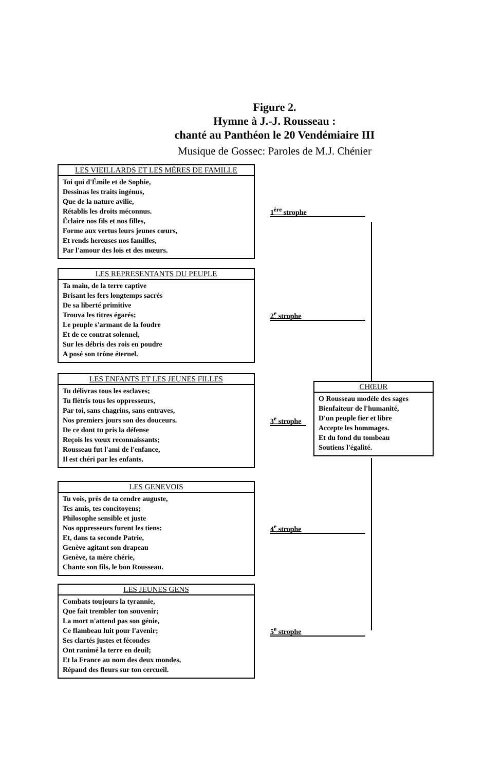Figure 2.
Hymne à J.-J. Rousseau :
chanté au Panthéon le 20 Vendémiaire III
Musique de Gossec: Paroles de M.J. Chénier
LES VIEILLARDS ET LES MÈRES DE FAMILLE
Toi qui d'Émile et de Sophie,
Dessinas les traits ingénus,
Que de la nature avilie,
Rétablis les droits méconnus.
Éclaire nos fils et nos filles,
Forme aux vertus leurs jeunes cœurs,
Et rends hereuses nos familles,
Par l'amour des lois et des mœurs.
1<sup>ère</sup> strophe
LES REPRESENTANTS DU PEUPLE
Ta main, de la terre captive
Brisant les fers longtemps sacrés
De sa liberté primitive
Trouva les titres égarés;
Le peuple s'armant de la foudre
Et de ce contrat solennel,
Sur les débris des rois en poudre
A posé son trône éternel.
2<sup>e</sup> strophe
LES ENFANTS ET LES JEUNES FILLES
Tu délivras tous les esclaves;
Tu flétris tous les oppresseurs,
Par toi, sans chagrins, sans entraves,
Nos premiers jours son des douceurs.
De ce dont tu pris la défense
Reçois les vœux reconnaissants;
Rousseau fut l'ami de l'enfance,
Il est chéri par les enfants.
3<sup>e</sup> strophe
CHŒUR
O Rousseau modèle des sages
Bienfaiteur de l'humanité,
D'un peuple fier et libre
Accepte les hommages.
Et du fond du tombeau
Soutiens l'égalité.
LES GENEVOIS
Tu vois, près de ta cendre auguste,
Tes amis, tes concitoyens;
Philosophe sensible et juste
Nos oppresseurs furent les tiens:
Et, dans ta seconde Patrie,
Genève agitant son drapeau
Genève, ta mère chérie,
Chante son fils, le bon Rousseau.
4<sup>e</sup> strophe
LES JEUNES GENS
Combats toujours la tyrannie,
Que fait trembler ton souvenir;
La mort n'attend pas son génie,
Ce flambeau luit pour l'avenir;
Ses clartés justes et fécondes
Ont ranimé la terre en deuil;
Et la France au nom des deux mondes,
Répand des fleurs sur ton cercueil.
5<sup>e</sup> strophe